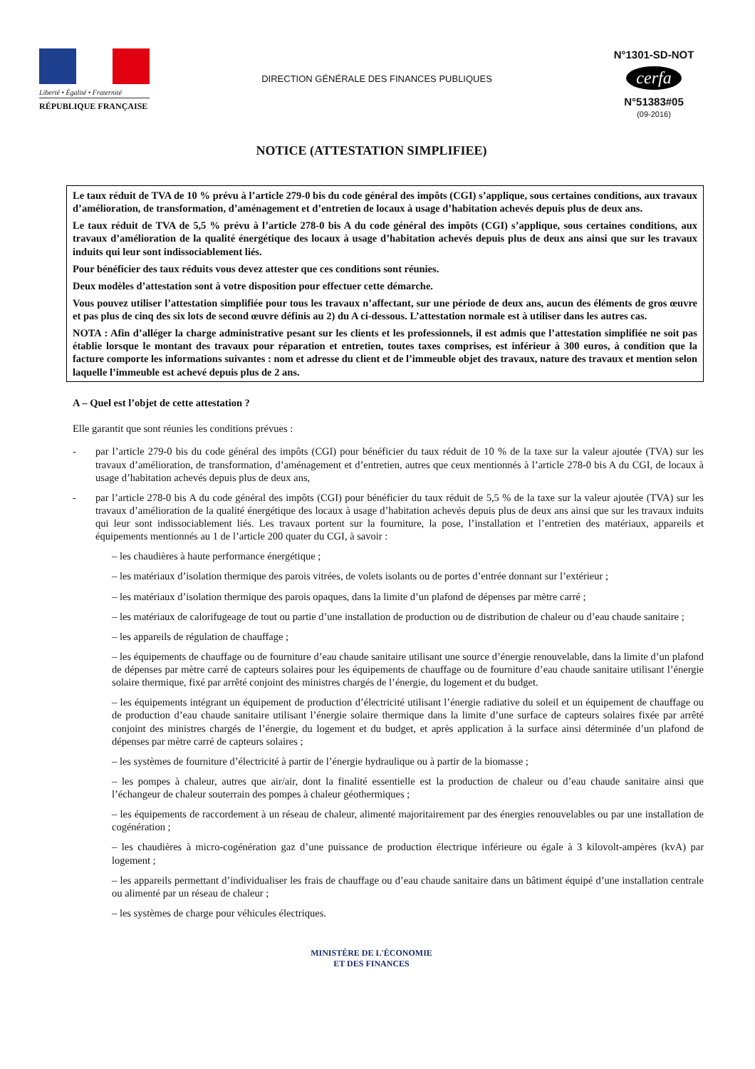Liberté • Égalité • Fraternité
RÉPUBLIQUE FRANÇAISE
DIRECTION GÉNÉRALE DES FINANCES PUBLIQUES
N°1301-SD-NOT
cerfa
N°51383#05
(09-2016)
NOTICE (ATTESTATION SIMPLIFIEE)
Le taux réduit de TVA de 10 % prévu à l’article 279-0 bis du code général des impôts (CGI) s’applique, sous certaines conditions, aux travaux d’amélioration, de transformation, d’aménagement et d’entretien de locaux à usage d’habitation achevés depuis plus de deux ans.
Le taux réduit de TVA de 5,5 % prévu à l’article 278-0 bis A du code général des impôts (CGI) s’applique, sous certaines conditions, aux travaux d’amélioration de la qualité énergétique des locaux à usage d’habitation achevés depuis plus de deux ans ainsi que sur les travaux induits qui leur sont indissociablement liés.
Pour bénéficier des taux réduits vous devez attester que ces conditions sont réunies.
Deux modèles d’attestation sont à votre disposition pour effectuer cette démarche.
Vous pouvez utiliser l’attestation simplifiée pour tous les travaux n’affectant, sur une période de deux ans, aucun des éléments de gros œuvre et pas plus de cinq des six lots de second œuvre définis au 2) du A ci-dessous. L’attestation normale est à utiliser dans les autres cas.
NOTA : Afin d’alléger la charge administrative pesant sur les clients et les professionnels, il est admis que l’attestation simplifiée ne soit pas établie lorsque le montant des travaux pour réparation et entretien, toutes taxes comprises, est inférieur à 300 euros, à condition que la facture comporte les informations suivantes : nom et adresse du client et de l’immeuble objet des travaux, nature des travaux et mention selon laquelle l’immeuble est achevé depuis plus de 2 ans.
A – Quel est l’objet de cette attestation ?
Elle garantit que sont réunies les conditions prévues :
- par l’article 279-0 bis du code général des impôts (CGI) pour bénéficier du taux réduit de 10 % de la taxe sur la valeur ajoutée (TVA) sur les travaux d’amélioration, de transformation, d’aménagement et d’entretien, autres que ceux mentionnés à l’article 278-0 bis A du CGI, de locaux à usage d’habitation achevés depuis plus de deux ans,
- par l’article 278-0 bis A du code général des impôts (CGI) pour bénéficier du taux réduit de 5,5 % de la taxe sur la valeur ajoutée (TVA) sur les travaux d’amélioration de la qualité énergétique des locaux à usage d’habitation achevés depuis plus de deux ans ainsi que sur les travaux induits qui leur sont indissociablement liés. Les travaux portent sur la fourniture, la pose, l’installation et l’entretien des matériaux, appareils et équipements mentionnés au 1 de l’article 200 quater du CGI, à savoir :
– les chaudières à haute performance énergétique ;
– les matériaux d’isolation thermique des parois vitrées, de volets isolants ou de portes d’entrée donnant sur l’extérieur ;
– les matériaux d’isolation thermique des parois opaques, dans la limite d’un plafond de dépenses par mètre carré ;
– les matériaux de calorifugeage de tout ou partie d’une installation de production ou de distribution de chaleur ou d’eau chaude sanitaire ;
– les appareils de régulation de chauffage ;
– les équipements de chauffage ou de fourniture d’eau chaude sanitaire utilisant une source d’énergie renouvelable, dans la limite d’un plafond de dépenses par mètre carré de capteurs solaires pour les équipements de chauffage ou de fourniture d’eau chaude sanitaire utilisant l’énergie solaire thermique, fixé par arrêté conjoint des ministres chargés de l’énergie, du logement et du budget.
– les équipements intégrant un équipement de production d’électricité utilisant l’énergie radiative du soleil et un équipement de chauffage ou de production d’eau chaude sanitaire utilisant l’énergie solaire thermique dans la limite d’une surface de capteurs solaires fixée par arrêté conjoint des ministres chargés de l’énergie, du logement et du budget, et après application à la surface ainsi déterminée d’un plafond de dépenses par mètre carré de capteurs solaires ;
– les systèmes de fourniture d’électricité à partir de l’énergie hydraulique ou à partir de la biomasse ;
– les pompes à chaleur, autres que air/air, dont la finalité essentielle est la production de chaleur ou d’eau chaude sanitaire ainsi que l’échangeur de chaleur souterrain des pompes à chaleur géothermiques ;
– les équipements de raccordement à un réseau de chaleur, alimenté majoritairement par des énergies renouvelables ou par une installation de cogénération ;
– les chaudières à micro-cogénération gaz d’une puissance de production électrique inférieure ou égale à 3 kilovolt-ampères (kvA) par logement ;
– les appareils permettant d’individualiser les frais de chauffage ou d’eau chaude sanitaire dans un bâtiment équipé d’une installation centrale ou alimenté par un réseau de chaleur ;
– les systèmes de charge pour véhicules électriques.
MINISTÈRE DE L'ÉCONOMIE
ET DES FINANCES